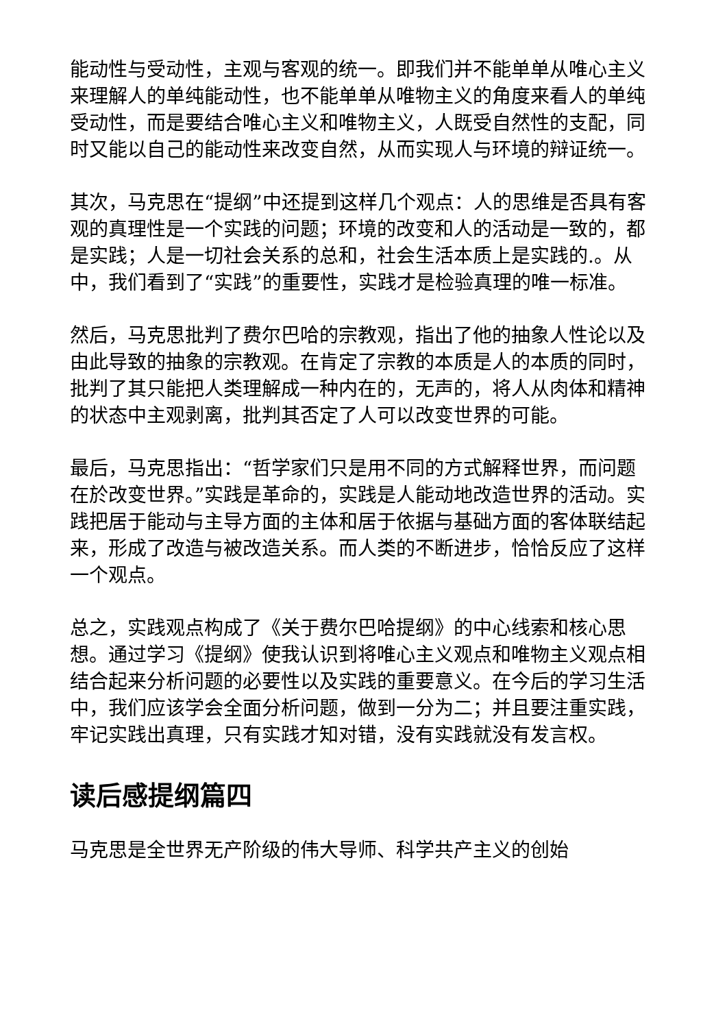能动性与受动性，主观与客观的统一。即我们并不能单单从唯心主义来理解人的单纯能动性，也不能单单从唯物主义的角度来看人的单纯受动性，而是要结合唯心主义和唯物主义，人既受自然性的支配，同时又能以自己的能动性来改变自然，从而实现人与环境的辩证统一。
其次，马克思在“提纲”中还提到这样几个观点：人的思维是否具有客观的真理性是一个实践的问题；环境的改变和人的活动是一致的，都是实践；人是一切社会关系的总和，社会生活本质上是实践的.。从中，我们看到了“实践”的重要性，实践才是检验真理的唯一标准。
然后，马克思批判了费尔巴哈的宗教观，指出了他的抽象人性论以及由此导致的抽象的宗教观。在肯定了宗教的本质是人的本质的同时，批判了其只能把人类理解成一种内在的，无声的，将人从肉体和精神的状态中主观剥离，批判其否定了人可以改变世界的可能。
最后，马克思指出：“哲学家们只是用不同的方式解释世界，而问题在於改变世界。”实践是革命的，实践是人能动地改造世界的活动。实践把居于能动与主导方面的主体和居于依据与基础方面的客体联结起来，形成了改造与被改造关系。而人类的不断进步，恰恰反应了这样一个观点。
总之，实践观点构成了《关于费尔巴哈提纲》的中心线索和核心思想。通过学习《提纲》使我认识到将唯心主义观点和唯物主义观点相结合起来分析问题的必要性以及实践的重要意义。在今后的学习生活中，我们应该学会全面分析问题，做到一分为二；并且要注重实践，牢记实践出真理，只有实践才知对错，没有实践就没有发言权。
读后感提纲篇四
马克思是全世界无产阶级的伟大导师、科学共产主义的创始